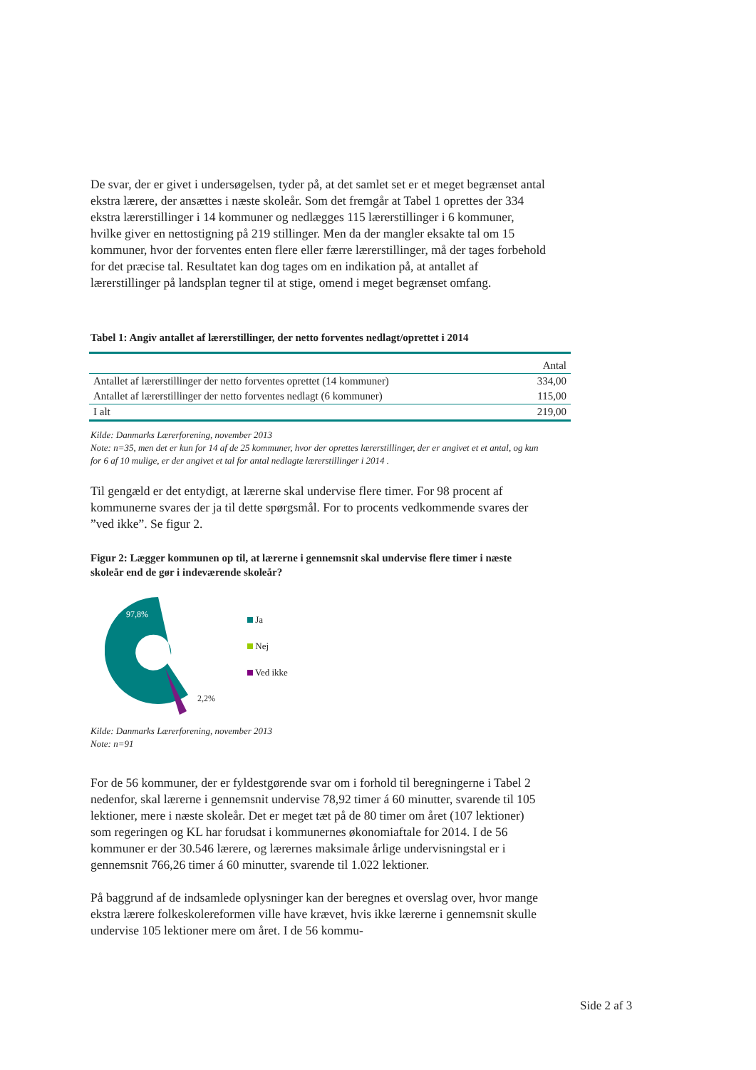De svar, der er givet i undersøgelsen, tyder på, at det samlet set er et meget begrænset antal ekstra lærere, der ansættes i næste skoleår. Som det fremgår at Tabel 1 oprettes der 334 ekstra lærerstillinger i 14 kommuner og nedlægges 115 lærerstillinger i 6 kommuner, hvilke giver en nettostigning på 219 stillinger. Men da der mangler eksakte tal om 15 kommuner, hvor der forventes enten flere eller færre lærerstillinger, må der tages forbehold for det præcise tal. Resultatet kan dog tages om en indikation på, at antallet af lærerstillinger på landsplan tegner til at stige, omend i meget begrænset omfang.
Tabel 1: Angiv antallet af lærerstillinger, der netto forventes nedlagt/oprettet i 2014
| | Antal |
| --- | --- |
| Antallet af lærerstillinger der netto forventes oprettet (14 kommuner) | 334,00 |
| Antallet af lærerstillinger der netto forventes nedlagt (6 kommuner) | 115,00 |
| I alt | 219,00 |
Kilde: Danmarks Lærerforening, november 2013
Note: n=35, men det er kun for 14 af de 25 kommuner, hvor der oprettes lærerstillinger, der er angivet et et antal, og kun for 6 af 10 mulige, er der angivet et tal for antal nedlagte lærerstillinger i 2014 .
Til gengæld er det entydigt, at lærerne skal undervise flere timer. For 98 procent af kommunerne svares der ja til dette spørgsmål. For to procents vedkommende svares der ”ved ikke”. Se figur 2.
Figur 2: Lægger kommunen op til, at lærerne i gennemsnit skal undervise flere timer i næste skoleår end de gør i indeværende skoleår?
97,8%
2,2%
Ja
Nej
Ved ikke
Kilde: Danmarks Lærerforening, november 2013
Note: n=91
For de 56 kommuner, der er fyldestgørende svar om i forhold til beregningerne i Tabel 2 nedenfor, skal lærerne i gennemsnit undervise 78,92 timer á 60 minutter, svarende til 105 lektioner, mere i næste skoleår. Det er meget tæt på de 80 timer om året (107 lektioner) som regeringen og KL har forudsat i kommunernes økonomiaftale for 2014. I de 56 kommuner er der 30.546 lærere, og lærernes maksimale årlige undervisningstal er i gennemsnit 766,26 timer á 60 minutter, svarende til 1.022 lektioner.
På baggrund af de indsamlede oplysninger kan der beregnes et overslag over, hvor mange ekstra lærere folkeskolereformen ville have krævet, hvis ikke lærerne i gennemsnit skulle undervise 105 lektioner mere om året. I de 56 kommu-
Side 2 af 3